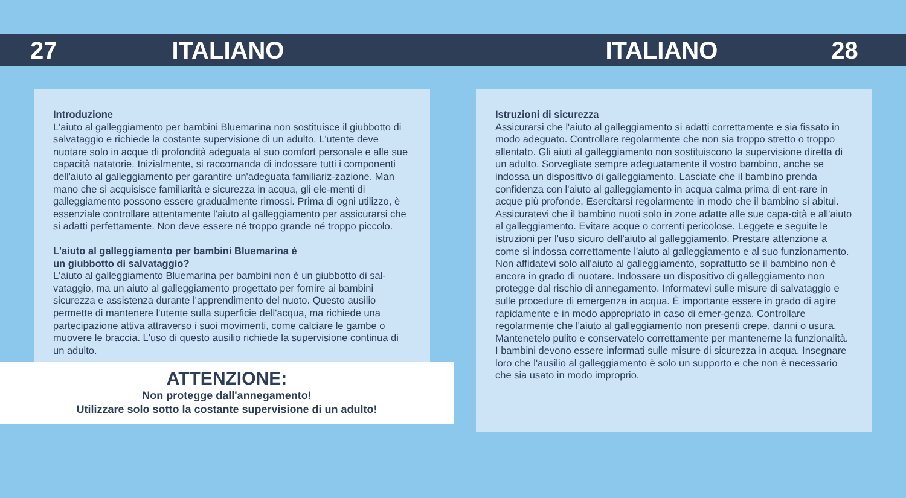27 ITALIANO ITALIANO 28
Introduzione
L'aiuto al galleggiamento per bambini Bluemarina non sostituisce il giubbotto di salvataggio e richiede la costante supervisione di un adulto. L'utente deve nuotare solo in acque di profondità adeguata al suo comfort personale e alle sue capacità natatorie. Inizialmente, si raccomanda di indossare tutti i componenti dell'aiuto al galleggiamento per garantire un'adeguata familiariz-zazione. Man mano che si acquisisce familiarità e sicurezza in acqua, gli ele-menti di galleggiamento possono essere gradualmente rimossi. Prima di ogni utilizzo, è essenziale controllare attentamente l'aiuto al galleggiamento per assicurarsi che si adatti perfettamente. Non deve essere né troppo grande né troppo piccolo.
L'aiuto al galleggiamento per bambini Bluemarina è
un giubbotto di salvataggio?
L'aiuto al galleggiamento Bluemarina per bambini non è un giubbotto di sal-vataggio, ma un aiuto al galleggiamento progettato per fornire ai bambini sicurezza e assistenza durante l'apprendimento del nuoto. Questo ausilio permette di mantenere l'utente sulla superficie dell'acqua, ma richiede una partecipazione attiva attraverso i suoi movimenti, come calciare le gambe o muovere le braccia. L'uso di questo ausilio richiede la supervisione continua di un adulto.
ATTENZIONE:
Non protegge dall'annegamento!
Utilizzare solo sotto la costante supervisione di un adulto!
Istruzioni di sicurezza
Assicurarsi che l'aiuto al galleggiamento si adatti correttamente e sia fissato in modo adeguato. Controllare regolarmente che non sia troppo stretto o troppo allentato. Gli aiuti al galleggiamento non sostituiscono la supervisione diretta di un adulto. Sorvegliate sempre adeguatamente il vostro bambino, anche se indossa un dispositivo di galleggiamento. Lasciate che il bambino prenda confidenza con l'aiuto al galleggiamento in acqua calma prima di ent-rare in acque più profonde. Esercitarsi regolarmente in modo che il bambino si abitui. Assicuratevi che il bambino nuoti solo in zone adatte alle sue capa-cità e all'aiuto al galleggiamento. Evitare acque o correnti pericolose. Leggete e seguite le istruzioni per l'uso sicuro dell'aiuto al galleggiamento. Prestare attenzione a come si indossa correttamente l'aiuto al galleggiamento e al suo funzionamento. Non affidatevi solo all'aiuto al galleggiamento, soprattutto se il bambino non è ancora in grado di nuotare. Indossare un dispositivo di galleggiamento non protegge dal rischio di annegamento. Informatevi sulle misure di salvataggio e sulle procedure di emergenza in acqua. È importante essere in grado di agire rapidamente e in modo appropriato in caso di emer-genza. Controllare regolarmente che l'aiuto al galleggiamento non presenti crepe, danni o usura. Mantenetelo pulito e conservatelo correttamente per mantenerne la funzionalità. I bambini devono essere informati sulle misure di sicurezza in acqua. Insegnare loro che l'ausilio al galleggiamento è solo un supporto e che non è necessario che sia usato in modo improprio.